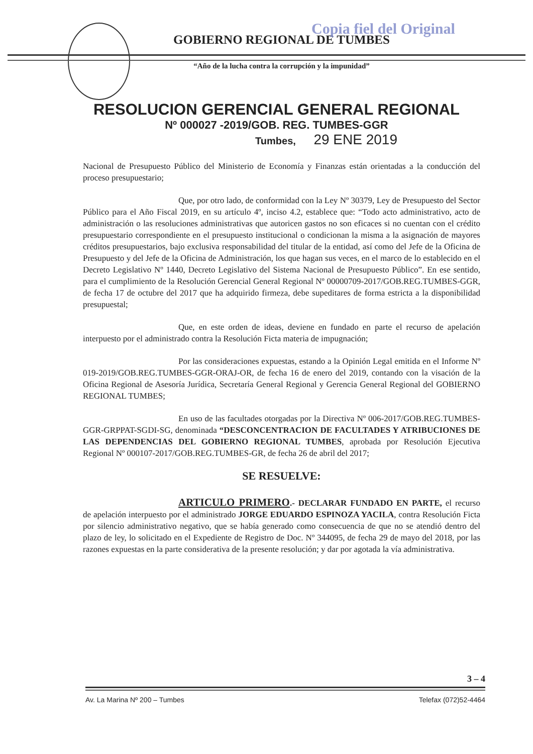Copia fiel del Original
GOBIERNO REGIONAL DE TUMBES
“Año de la lucha contra la corrupción y la impunidad”
RESOLUCION GERENCIAL GENERAL REGIONAL
Nº 000027 -2019/GOB. REG. TUMBES-GGR
Tumbes, 29 ENE 2019
Nacional de Presupuesto Público del Ministerio de Economía y Finanzas están orientadas a la conducción del proceso presupuestario;
Que, por otro lado, de conformidad con la Ley Nº 30379, Ley de Presupuesto del Sector Público para el Año Fiscal 2019, en su artículo 4º, inciso 4.2, establece que: “Todo acto administrativo, acto de administración o las resoluciones administrativas que autoricen gastos no son eficaces si no cuentan con el crédito presupuestario correspondiente en el presupuesto institucional o condicionan la misma a la asignación de mayores créditos presupuestarios, bajo exclusiva responsabilidad del titular de la entidad, así como del Jefe de la Oficina de Presupuesto y del Jefe de la Oficina de Administración, los que hagan sus veces, en el marco de lo establecido en el Decreto Legislativo Nº 1440, Decreto Legislativo del Sistema Nacional de Presupuesto Público”. En ese sentido, para el cumplimiento de la Resolución Gerencial General Regional Nº 00000709-2017/GOB.REG.TUMBES-GGR, de fecha 17 de octubre del 2017 que ha adquirido firmeza, debe supeditares de forma estricta a la disponibilidad presupuestal;
Que, en este orden de ideas, deviene en fundado en parte el recurso de apelación interpuesto por el administrado contra la Resolución Ficta materia de impugnación;
Por las consideraciones expuestas, estando a la Opinión Legal emitida en el Informe Nº 019-2019/GOB.REG.TUMBES-GGR-ORAJ-OR, de fecha 16 de enero del 2019, contando con la visación de la Oficina Regional de Asesoría Jurídica, Secretaría General Regional y Gerencia General Regional del GOBIERNO REGIONAL TUMBES;
En uso de las facultades otorgadas por la Directiva Nº 006-2017/GOB.REG.TUMBES-GGR-GRPPAT-SGDI-SG, denominada “DESCONCENTRACION DE FACULTADES Y ATRIBUCIONES DE LAS DEPENDENCIAS DEL GOBIERNO REGIONAL TUMBES, aprobada por Resolución Ejecutiva Regional Nº 000107-2017/GOB.REG.TUMBES-GR, de fecha 26 de abril del 2017;
SE RESUELVE:
ARTICULO PRIMERO.- DECLARAR FUNDADO EN PARTE, el recurso de apelación interpuesto por el administrado JORGE EDUARDO ESPINOZA YACILA, contra Resolución Ficta por silencio administrativo negativo, que se había generado como consecuencia de que no se atendió dentro del plazo de ley, lo solicitado en el Expediente de Registro de Doc. Nº 344095, de fecha 29 de mayo del 2018, por las razones expuestas en la parte considerativa de la presente resolución; y dar por agotada la vía administrativa.
3 – 4
Av. La Marina Nº 200 – Tumbes Telefax (072)52-4464